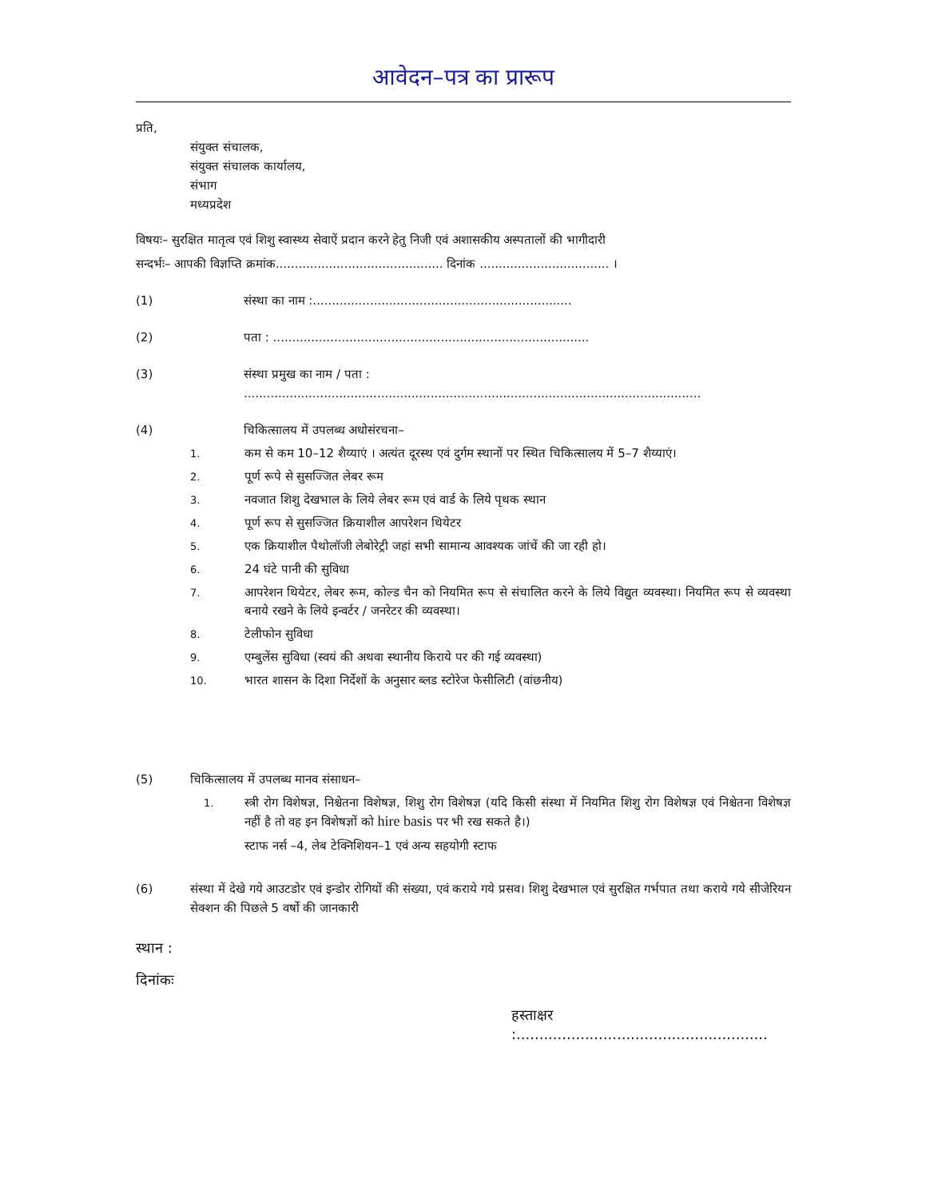आवेदन–पत्र का प्रारूप
प्रति,
संयुक्त संचालक,
संयुक्त संचालक कार्यालय,
संभाग
मध्यप्रदेश
विषयः– सुरक्षित मातृत्व एवं शिशु स्वास्थ्य सेवाऐं प्रदान करने हेतु निजी एवं अशासकीय अस्पतालों की भागीदारी
सन्दर्भः– आपकी विज्ञप्ति क्रमांक............................................ दिनांक .................................. ।
(1) संस्था का नाम :....................................................................
(2) पता : ...................................................................................
(3) संस्था प्रमुख का नाम / पता : ........................................................................................................................
(4) चिकित्सालय में उपलब्ध अधोसंरचना–
1. कम से कम 10–12 शैय्याएं । अत्यंत दूरस्थ एवं दुर्गम स्थानों पर स्थित चिकित्सालय में 5–7 शैय्याएं।
2. पूर्ण रूपे से सुसज्जित लेबर रूम
3. नवजात शिशु देखभाल के लिये लेबर रूम एवं वार्ड के लिये पृथक स्थान
4. पूर्ण रूप से सुसज्जित क्रियाशील आपरेशन थियेटर
5. एक क्रियाशील पैथोलॉजी लेबोरेट्री जहां सभी सामान्य आवश्यक जांचें की जा रही हो।
6. 24 घंटे पानी की सुविधा
7. आपरेशन थियेटर, लेबर रूम, कोल्ड चैन को नियमित रूप से संचालित करने के लिये विद्युत व्यवस्था। नियमित रूप से व्यवस्था बनाये रखने के लिये इन्वर्टर / जनरेटर की व्यवस्था।
8. टेलीफोन सुविधा
9. एम्बुलेंस सुविधा (स्वयं की अथवा स्थानीय किराये पर की गई व्यवस्था)
10. भारत शासन के दिशा निर्देशों के अनुसार ब्लड स्टोरेज फेसीलिटी (वांछनीय)
(5) चिकित्सालय में उपलब्ध मानव संसाधन–
1. स्त्री रोग विशेषज्ञ, निश्चेतना विशेषज्ञ, शिशु रोग विशेषज्ञ (यदि किसी संस्था में नियमित शिशु रोग विशेषज्ञ एवं निश्चेतना विशेषज्ञ नहीं है तो वह इन विशेषज्ञों को hire basis पर भी रख सकते है।)
स्टाफ नर्स –4, लेब टेक्निशियन–1 एवं अन्य सहयोगी स्टाफ
(6) संस्था में देखे गये आउटडोर एवं इन्डोर रोगियों की संख्या, एवं कराये गये प्रसव। शिशु देखभाल एवं सुरक्षित गर्भपात तथा कराये गये सीजेरियन सेक्शन की पिछले 5 वर्षो की जानकारी
स्थान :
दिनांकः
हस्ताक्षर :.......................................................